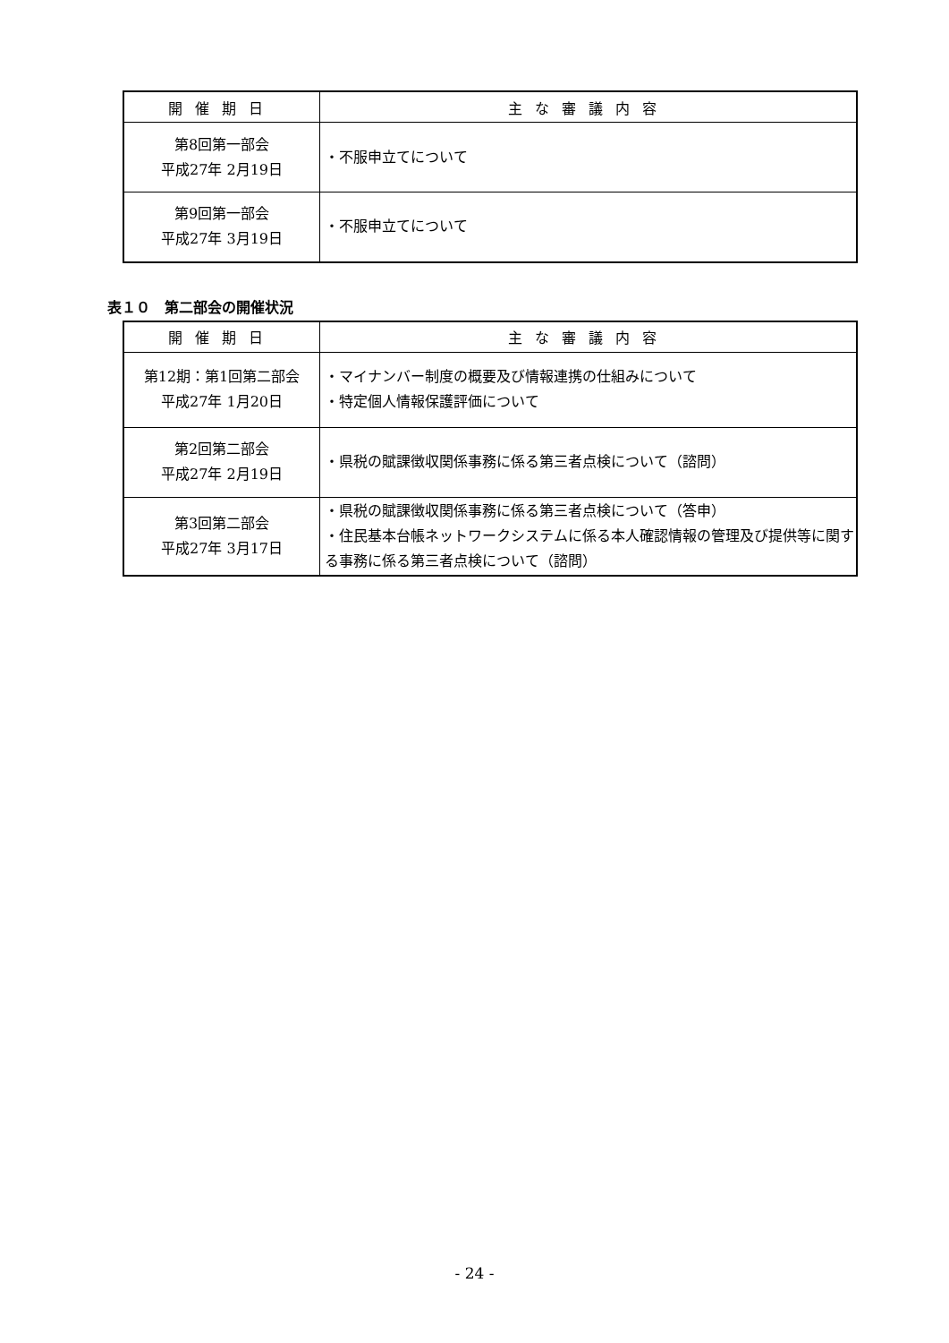| 開催期日 | 主な審議内容 |
| --- | --- |
| 第8回第一部会 平成27年 2月19日 | ・不服申立てについて |
| 第9回第一部会 平成27年 3月19日 | ・不服申立てについて |
表１０　第二部会の開催状況
| 開催期日 | 主な審議内容 |
| --- | --- |
| 第12期：第1回第二部会 平成27年 1月20日 | ・マイナンバー制度の概要及び情報連携の仕組みについて ・特定個人情報保護評価について |
| 第2回第二部会 平成27年 2月19日 | ・県税の賦課徴収関係事務に係る第三者点検について（諮問） |
| 第3回第二部会 平成27年 3月17日 | ・県税の賦課徴収関係事務に係る第三者点検について（答申） ・住民基本台帳ネットワークシステムに係る本人確認情報の管理及び提供等に関する事務に係る第三者点検について（諮問） |
- 24 -